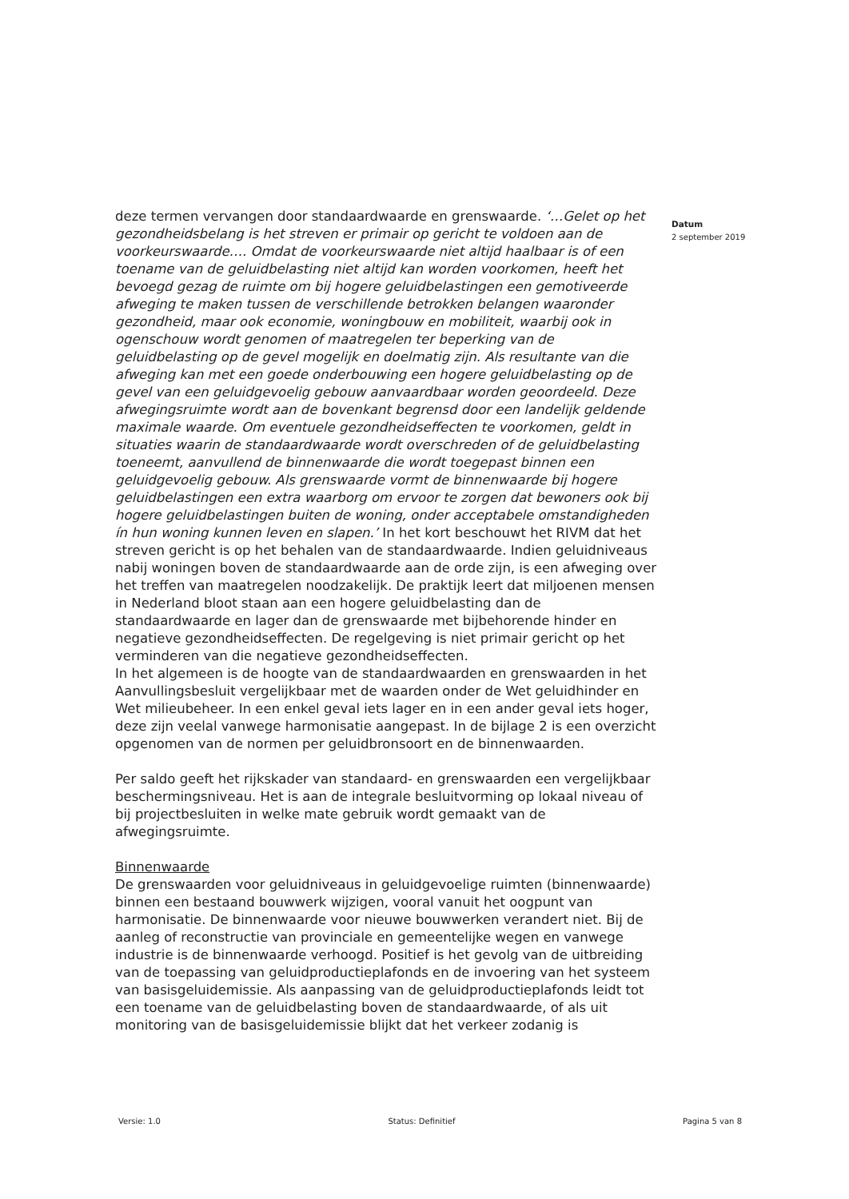deze termen vervangen door standaardwaarde en grenswaarde. ‘…Gelet op het gezondheidsbelang is het streven er primair op gericht te voldoen aan de voorkeurswaarde…. Omdat de voorkeurswaarde niet altijd haalbaar is of een toename van de geluidbelasting niet altijd kan worden voorkomen, heeft het bevoegd gezag de ruimte om bij hogere geluidbelastingen een gemotiveerde afweging te maken tussen de verschillende betrokken belangen waaronder gezondheid, maar ook economie, woningbouw en mobiliteit, waarbij ook in ogenschouw wordt genomen of maatregelen ter beperking van de geluidbelasting op de gevel mogelijk en doelmatig zijn. Als resultante van die afweging kan met een goede onderbouwing een hogere geluidbelasting op de gevel van een geluidgevoelig gebouw aanvaardbaar worden geoordeeld. Deze afwegingsruimte wordt aan de bovenkant begrensd door een landelijk geldende maximale waarde. Om eventuele gezondheidseffecten te voorkomen, geldt in situaties waarin de standaardwaarde wordt overschreden of de geluidbelasting toeneemt, aanvullend de binnenwaarde die wordt toegepast binnen een geluidgevoelig gebouw. Als grenswaarde vormt de binnenwaarde bij hogere geluidbelastingen een extra waarborg om ervoor te zorgen dat bewoners ook bij hogere geluidbelastingen buiten de woning, onder acceptabele omstandigheden ín hun woning kunnen leven en slapen.’ In het kort beschouwt het RIVM dat het streven gericht is op het behalen van de standaardwaarde. Indien geluidniveaus nabij woningen boven de standaardwaarde aan de orde zijn, is een afweging over het treffen van maatregelen noodzakelijk. De praktijk leert dat miljoenen mensen in Nederland bloot staan aan een hogere geluidbelasting dan de standaardwaarde en lager dan de grenswaarde met bijbehorende hinder en negatieve gezondheidseffecten. De regelgeving is niet primair gericht op het verminderen van die negatieve gezondheidseffecten.
In het algemeen is de hoogte van de standaardwaarden en grenswaarden in het Aanvullingsbesluit vergelijkbaar met de waarden onder de Wet geluidhinder en Wet milieubeheer. In een enkel geval iets lager en in een ander geval iets hoger, deze zijn veelal vanwege harmonisatie aangepast. In de bijlage 2 is een overzicht opgenomen van de normen per geluidbronsoort en de binnenwaarden.
Per saldo geeft het rijkskader van standaard- en grenswaarden een vergelijkbaar beschermingsniveau. Het is aan de integrale besluitvorming op lokaal niveau of bij projectbesluiten in welke mate gebruik wordt gemaakt van de afwegingsruimte.
Binnenwaarde
De grenswaarden voor geluidniveaus in geluidgevoelige ruimten (binnenwaarde) binnen een bestaand bouwwerk wijzigen, vooral vanuit het oogpunt van harmonisatie. De binnenwaarde voor nieuwe bouwwerken verandert niet. Bij de aanleg of reconstructie van provinciale en gemeentelijke wegen en vanwege industrie is de binnenwaarde verhoogd. Positief is het gevolg van de uitbreiding van de toepassing van geluidproductieplafonds en de invoering van het systeem van basisgeluidemissie. Als aanpassing van de geluidproductieplafonds leidt tot een toename van de geluidbelasting boven de standaardwaarde, of als uit monitoring van de basisgeluidemissie blijkt dat het verkeer zodanig is
Datum
2 september 2019
Versie: 1.0 Status: Definitief Pagina 5 van 8